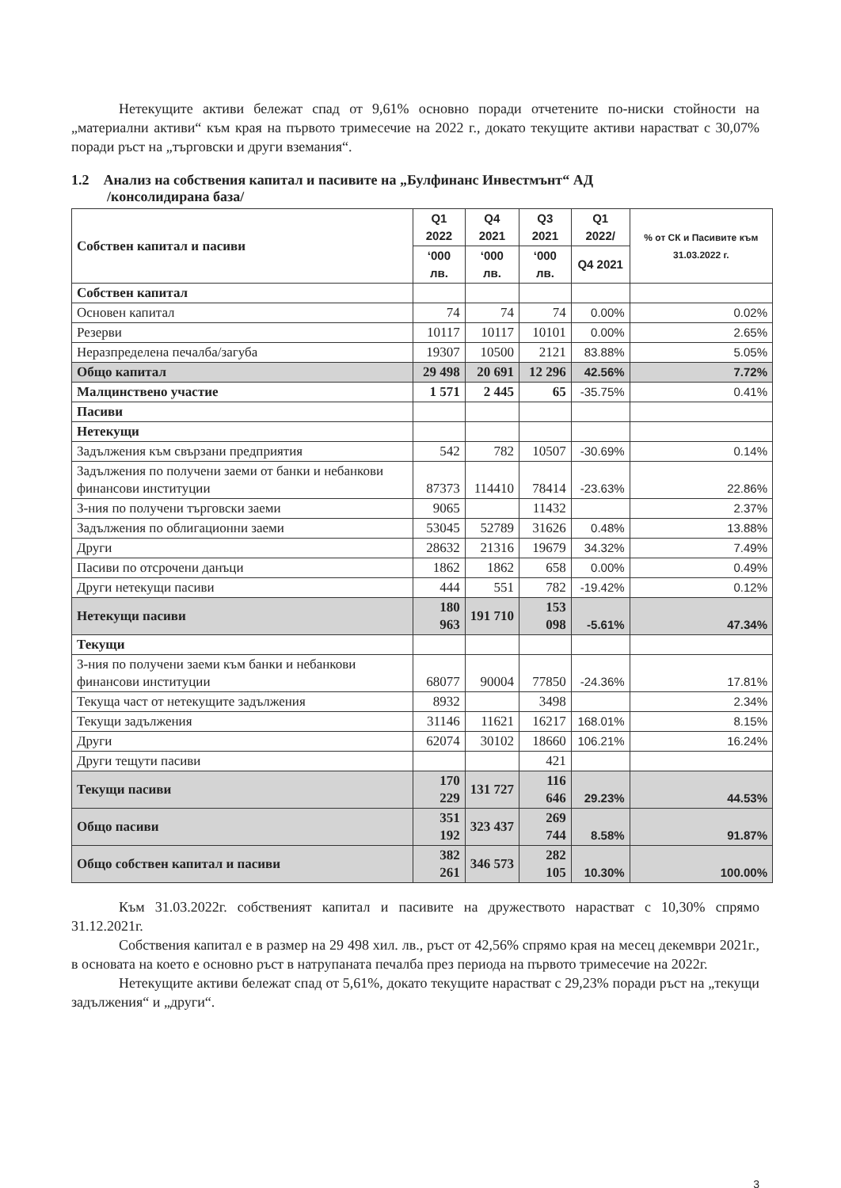Нетекущите активи бележат спад от 9,61% основно поради отчетените по-ниски стойности на „материални активи“ към края на първото тримесечие на 2022 г., докато текущите активи нарастват с 30,07% поради ръст на „търговски и други вземания“.
1.2 Анализ на собствения капитал и пасивите на „Булфинанс Инвестмънт“ АД
/консолидирана база/
| Собствен капитал и пасиви | Q1 2022 | Q4 2021 | Q3 2021 | Q1 2022/ | % от СК и Пасивите към 31.03.2022 г. |
| --- | --- | --- | --- | --- | --- |
| | ‘000 лв. | ‘000 лв. | ‘000 лв. | Q4 2021 | |
| Собствен капитал | | | | | |
| Основен капитал | 74 | 74 | 74 | 0.00% | 0.02% |
| Резерви | 10117 | 10117 | 10101 | 0.00% | 2.65% |
| Неразпределена печалба/загуба | 19307 | 10500 | 2121 | 83.88% | 5.05% |
| Общо капитал | 29 498 | 20 691 | 12 296 | 42.56% | 7.72% |
| Малцинствено участие | 1 571 | 2 445 | 65 | -35.75% | 0.41% |
| Пасиви | | | | | |
| Нетекущи | | | | | |
| Задължения към свързани предприятия | 542 | 782 | 10507 | -30.69% | 0.14% |
| Задължения по получени заеми от банки и небанкови финансови институции | 87373 | 114410 | 78414 | -23.63% | 22.86% |
| З-ния по получени търговски заеми | 9065 | | 11432 | | 2.37% |
| Задължения по облигационни заеми | 53045 | 52789 | 31626 | 0.48% | 13.88% |
| Други | 28632 | 21316 | 19679 | 34.32% | 7.49% |
| Пасиви по отсрочени данъци | 1862 | 1862 | 658 | 0.00% | 0.49% |
| Други нетекущи пасиви | 444 | 551 | 782 | -19.42% | 0.12% |
| Нетекущи пасиви | 180 963 | 191 710 | 153 098 | -5.61% | 47.34% |
| Текущи | | | | | |
| З-ния по получени заеми към банки и небанкови финансови институции | 68077 | 90004 | 77850 | -24.36% | 17.81% |
| Текуща част от нетекущите задължения | 8932 | | 3498 | | 2.34% |
| Текущи задължения | 31146 | 11621 | 16217 | 168.01% | 8.15% |
| Други | 62074 | 30102 | 18660 | 106.21% | 16.24% |
| Други тещути пасиви | | | 421 | | |
| Текущи пасиви | 170 229 | 131 727 | 116 646 | 29.23% | 44.53% |
| Общо пасиви | 351 192 | 323 437 | 269 744 | 8.58% | 91.87% |
| Общо собствен капитал и пасиви | 382 261 | 346 573 | 282 105 | 10.30% | 100.00% |
Към 31.03.2022г. собственият капитал и пасивите на дружеството нарастват с 10,30% спрямо 31.12.2021г.
Собствения капитал е в размер на 29 498 хил. лв., ръст от 42,56% спрямо края на месец декември 2021г., в основата на което е основно ръст в натрупаната печалба през периода на първото тримесечие на 2022г.
Нетекущите активи бележат спад от 5,61%, докато текущите нарастват с 29,23% поради ръст на „текущи задължения“ и „други“.
3